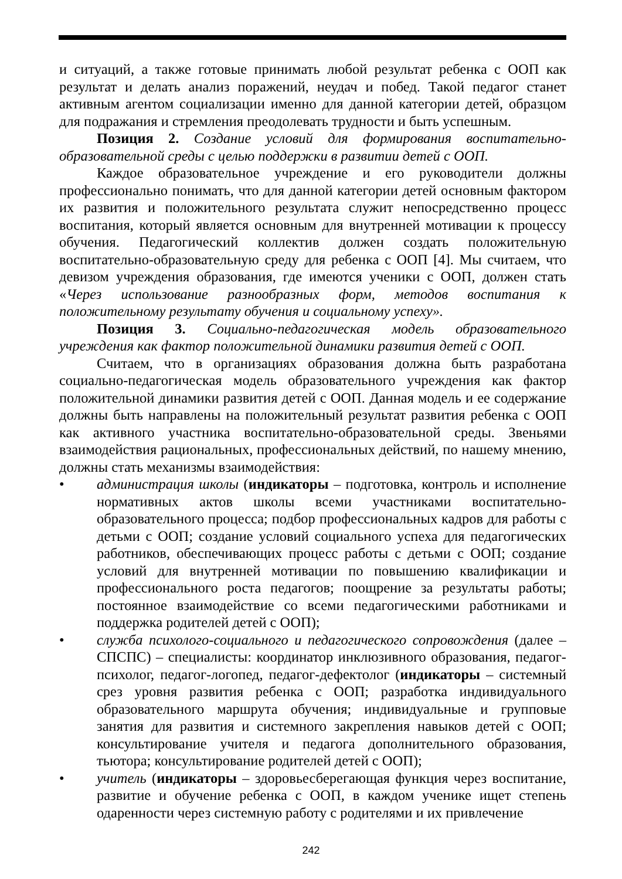и ситуаций, а также готовые принимать любой результат ребенка с ООП как результат и делать анализ поражений, неудач и побед. Такой педагог станет активным агентом социализации именно для данной категории детей, образцом для подражания и стремления преодолевать трудности и быть успешным.
Позиция 2. Создание условий для формирования воспитательно-образовательной среды с целью поддержки в развитии детей с ООП.
Каждое образовательное учреждение и его руководители должны профессионально понимать, что для данной категории детей основным фактором их развития и положительного результата служит непосредственно процесс воспитания, который является основным для внутренней мотивации к процессу обучения. Педагогический коллектив должен создать положительную воспитательно-образовательную среду для ребенка с ООП [4]. Мы считаем, что девизом учреждения образования, где имеются ученики с ООП, должен стать «Через использование разнообразных форм, методов воспитания к положительному результату обучения и социальному успеху».
Позиция 3. Социально-педагогическая модель образовательного учреждения как фактор положительной динамики развития детей с ООП.
Считаем, что в организациях образования должна быть разработана социально-педагогическая модель образовательного учреждения как фактор положительной динамики развития детей с ООП. Данная модель и ее содержание должны быть направлены на положительный результат развития ребенка с ООП как активного участника воспитательно-образовательной среды. Звеньями взаимодействия рациональных, профессиональных действий, по нашему мнению, должны стать механизмы взаимодействия:
• администрация школы (индикаторы – подготовка, контроль и исполнение нормативных актов школы всеми участниками воспитательно-образовательного процесса; подбор профессиональных кадров для работы с детьми с ООП; создание условий социального успеха для педагогических работников, обеспечивающих процесс работы с детьми с ООП; создание условий для внутренней мотивации по повышению квалификации и профессионального роста педагогов; поощрение за результаты работы; постоянное взаимодействие со всеми педагогическими работниками и поддержка родителей детей с ООП);
• служба психолого-социального и педагогического сопровождения (далее – СПСПС) – специалисты: координатор инклюзивного образования, педагог-психолог, педагог-логопед, педагог-дефектолог (индикаторы – системный срез уровня развития ребенка с ООП; разработка индивидуального образовательного маршрута обучения; индивидуальные и групповые занятия для развития и системного закрепления навыков детей с ООП; консультирование учителя и педагога дополнительного образования, тьютора; консультирование родителей детей с ООП);
• учитель (индикаторы – здоровьесберегающая функция через воспитание, развитие и обучение ребенка с ООП, в каждом ученике ищет степень одаренности через системную работу с родителями и их привлечение
242